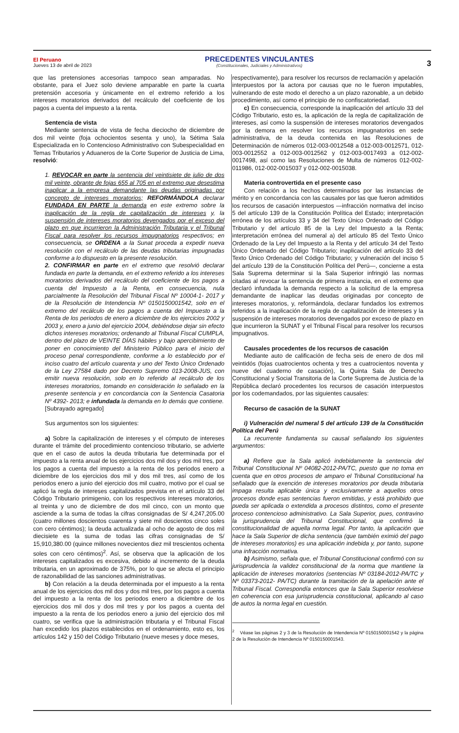El Peruano
Jueves 13 de abril de 2023
PRECEDENTES VINCULANTES
(Constitucionales, Judiciales y Administrativos)
3
que las pretensiones accesorias tampoco sean amparadas. No obstante, para el Juez solo deviene amparable en parte la cuarta pretensión accesoria y únicamente en el extremo referido a los intereses moratorios derivados del recálculo del coeficiente de los pagos a cuenta del impuesto a la renta.
Sentencia de vista
Mediante sentencia de vista de fecha dieciocho de diciembre de dos mil veinte (foja ochocientos sesenta y uno), la Sétima Sala Especializada en lo Contencioso Administrativo con Subespecialidad en Temas Tributarios y Aduaneros de la Corte Superior de Justicia de Lima, resolvió:
1. REVOCAR en parte la sentencia del veintisiete de julio de dos mil veinte, obrante de fojas 655 al 705 en el extremo que desestima inaplicar a la empresa demandante las deudas originadas por concepto de intereses moratorios; REFORMÁNDOLA declarar FUNDADA EN PARTE la demanda en este extremo sobre la inaplicación de la regla de capitalización de intereses y, la suspensión de intereses moratorios devengados por el exceso del plazo en que incurrieron la Administración Tributaria y el Tribunal Fiscal para resolver los recursos impugnatorios respectivos; en consecuencia, se ORDENA a la Sunat proceda a expedir nueva resolución con el recálculo de las deudas tributarias impugnadas conforme a lo dispuesto en la presente resolución.
2. CONFIRMAR en parte en el extremo que resolvió declarar fundada en parte la demanda, en el extremo referido a los intereses moratorios derivados del recálculo del coeficiente de los pagos a cuenta del Impuesto a la Renta, en consecuencia, nula parcialmente la Resolución del Tribunal Fiscal Nº 10004-1- 2017 y de la Resolución de Intendencia Nº 0150150001542, solo en el extremo del recálculo de los pagos a cuenta del Impuesto a la Renta de los periodos de enero a diciembre de los ejercicios 2002 y 2003 y, enero a junio del ejercicio 2004, debiéndose dejar sin efecto dichos intereses moratorios; ordenando al Tribunal Fiscal CUMPLA, dentro del plazo de VEINTE DÍAS hábiles y bajo apercibimiento de poner en conocimiento del Ministerio Público para el inicio del proceso penal correspondiente, conforme a lo establecido por el inciso cuatro del artículo cuarenta y uno del Texto Único Ordenado de la Ley 27584 dado por Decreto Supremo 013-2008-JUS, con emitir nueva resolución, solo en lo referido al recálculo de los intereses moratorios, tomando en consideración lo señalado en la presente sentencia y en concordancia con la Sentencia Casatoria Nº 4392- 2013; e infundada la demanda en lo demás que contiene.
[Subrayado agregado]
Sus argumentos son los siguientes:
a) Sobre la capitalización de intereses y el cómputo de intereses durante el trámite del procedimiento contencioso tributario, se advierte que en el caso de autos la deuda tributaria fue determinada por el impuesto a la renta anual de los ejercicios dos mil dos y dos mil tres, por los pagos a cuenta del impuesto a la renta de los periodos enero a diciembre de los ejercicios dos mil y dos mil tres, así como de los periodos enero a junio del ejercicio dos mil cuatro, motivo por el cual se aplicó la regla de intereses capitalizados prevista en el artículo 33 del Código Tributario primigenio, con los respectivos intereses moratorios, al treinta y uno de diciembre de dos mil cinco, con un monto que asciende a la suma de todas la cifras consignadas de S/ 4,247,205.00 (cuatro millones doscientos cuarenta y siete mil doscientos cinco soles con cero céntimos); la deuda actualizada al ocho de agosto de dos mil diecisiete es la suma de todas las cifras consignadas de S/ 15,910,380.00 (quince millones novecientos diez mil trescientos ochenta soles con cero céntimos)<sup>2</sup>. Así, se observa que la aplicación de los intereses capitalizados es excesiva, debido al incremento de la deuda tributaria, en un aproximado de 375%, por lo que se afecta el principio de razonabilidad de las sanciones administrativas.
b) Con relación a la deuda determinada por el impuesto a la renta anual de los ejercicios dos mil dos y dos mil tres, por los pagos a cuenta del impuesto a la renta de los periodos enero a diciembre de los ejercicios dos mil dos y dos mil tres y por los pagos a cuenta del impuesto a la renta de los periodos enero a junio del ejercicio dos mil cuatro, se verifica que la administración tributaria y el Tribunal Fiscal han excedido los plazos establecidos en el ordenamiento, esto es, los artículos 142 y 150 del Código Tributario (nueve meses y doce meses,
respectivamente), para resolver los recursos de reclamación y apelación interpuestos por la actora por causas que no le fueron imputables, vulnerando de este modo el derecho a un plazo razonable, a un debido procedimiento, así como el principio de no confiscatoriedad.
c) En consecuencia, corresponde la inaplicación del artículo 33 del Código Tributario, esto es, la aplicación de la regla de capitalización de intereses, así como la suspensión de intereses moratorios devengados por la demora en resolver los recursos impugnatorios en sede administrativa, de la deuda contenida en las Resoluciones de Determinación de números 012-003-0012548 a 012-003-0012571, 012-003-0012552 a 012-003-0012562 y 012-003-0017493 a 012-002-0017498, así como las Resoluciones de Multa de números 012-002-011986, 012-002-0015037 y 012-002-0015038.
Materia controvertida en el presente caso
Con relación a los hechos determinados por las instancias de mérito y en concordancia con las causales por las que fueron admitidos los recursos de casación interpuestos —infracción normativa del inciso 5 del artículo 139 de la Constitución Política del Estado; interpretación errónea de los artículos 33 y 34 del Texto Único Ordenado del Código Tributario y del artículo 85 de la Ley del Impuesto a la Renta; interpretación errónea del numeral a) del artículo 85 del Texto Único Ordenado de la Ley del Impuesto a la Renta y del artículo 34 del Texto Único Ordenado del Código Tributario; inaplicación del artículo 33 del Texto Único Ordenado del Código Tributario; y vulneración del inciso 5 del artículo 139 de la Constitución Política del Perú—, concierne a esta Sala Suprema determinar si la Sala Superior infringió las normas citadas al revocar la sentencia de primera instancia, en el extremo que declaró infundada la demanda respecto a la solicitud de la empresa demandante de inaplicar las deudas originadas por concepto de intereses moratorios, y, reformándola, declarar fundados los extremos referidos a la inaplicación de la regla de capitalización de intereses y la suspensión de intereses moratorios devengados por exceso de plazo en que incurrieron la SUNAT y el Tribunal Fiscal para resolver los recursos impugnativos.
Causales procedentes de los recursos de casación
Mediante auto de calificación de fecha seis de enero de dos mil veintidós (fojas cuatrocientos ochenta y tres a cuatrocientos noventa y nueve del cuaderno de casación), la Quinta Sala de Derecho Constitucional y Social Transitoria de la Corte Suprema de Justicia de la República declaró procedentes los recursos de casación interpuestos por los codemandados, por las siguientes causales:
Recurso de casación de la SUNAT
i) Vulneración del numeral 5 del artículo 139 de la Constitución Política del Perú
La recurrente fundamenta su causal señalando los siguientes argumentos:
a) Refiere que la Sala aplicó indebidamente la sentencia del Tribunal Constitucional Nº 04082-2012-PA/TC, puesto que no toma en cuenta que en otros procesos de amparo el Tribunal Constitucional ha señalado que la exención de intereses moratorios por deuda tributaria impaga resulta aplicable única y exclusivamente a aquellos otros procesos donde esas sentencias fueron emitidas, y está prohibido que pueda ser aplicada o extendida a procesos distintos, como el presente proceso contencioso administrativo. La Sala Superior, pues, contravino la jurisprudencia del Tribunal Constitucional, que confirmó la constitucionalidad de aquella norma legal. Por tanto, la aplicación que hace la Sala Superior de dicha sentencia (que también eximió del pago de intereses moratorios) es una aplicación indebida y, por tanto, supone una infracción normativa.
b) Asimismo, señala que, el Tribunal Constitucional confirmó con su jurisprudencia la validez constitucional de la norma que mantiene la aplicación de intereses moratorios (sentencias Nº 03184-2012-PA/TC y Nº 03373-2012- PA/TC) durante la tramitación de la apelación ante el Tribunal Fiscal. Correspondía entonces que la Sala Superior resolviese en coherencia con esa jurisprudencia constitucional, aplicando al caso de autos la norma legal en cuestión.
<sup>2</sup> Véase las páginas 2 y 3 de la Resolución de Intendencia Nº 0150150001542 y la página 2 de la Resolución de Intendencia Nº 0150150001543.